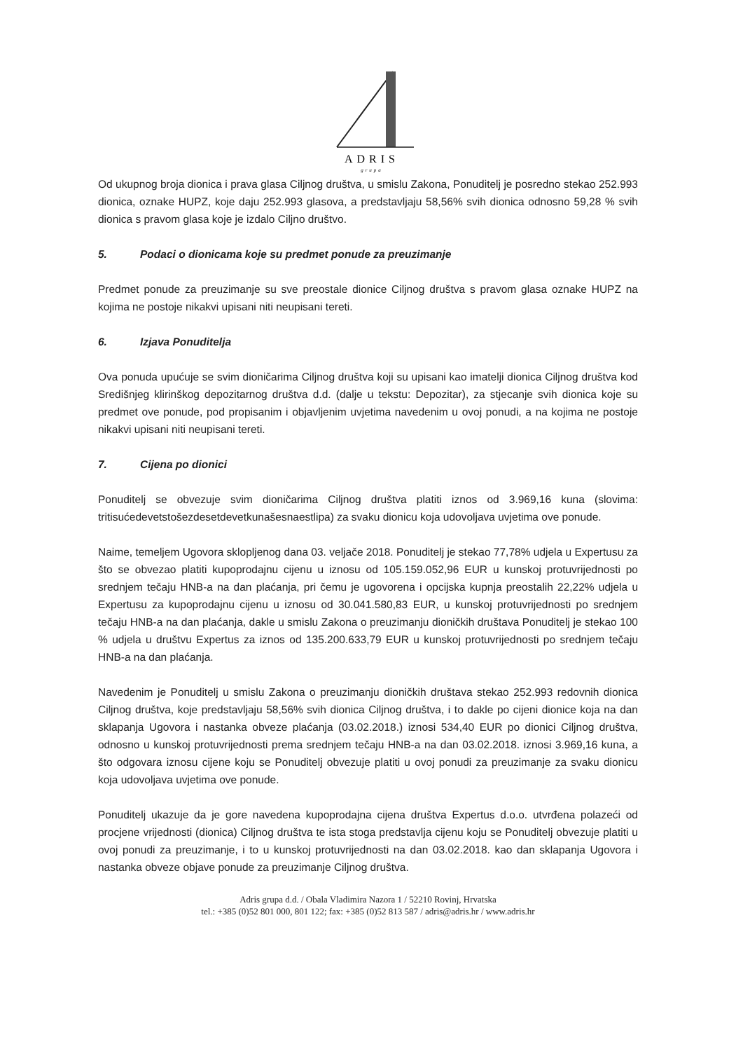ADRIS
grupa
Od ukupnog broja dionica i prava glasa Ciljnog društva, u smislu Zakona, Ponuditelj je posredno stekao 252.993 dionica, oznake HUPZ, koje daju 252.993 glasova, a predstavljaju 58,56% svih dionica odnosno 59,28 % svih dionica s pravom glasa koje je izdalo Ciljno društvo.
5. Podaci o dionicama koje su predmet ponude za preuzimanje
Predmet ponude za preuzimanje su sve preostale dionice Ciljnog društva s pravom glasa oznake HUPZ na kojima ne postoje nikakvi upisani niti neupisani tereti.
6. Izjava Ponuditelja
Ova ponuda upućuje se svim dioničarima Ciljnog društva koji su upisani kao imatelji dionica Ciljnog društva kod Središnjeg klirinškog depozitarnog društva d.d. (dalje u tekstu: Depozitar), za stjecanje svih dionica koje su predmet ove ponude, pod propisanim i objavljenim uvjetima navedenim u ovoj ponudi, a na kojima ne postoje nikakvi upisani niti neupisani tereti.
7. Cijena po dionici
Ponuditelj se obvezuje svim dioničarima Ciljnog društva platiti iznos od 3.969,16 kuna (slovima: tritisućedevetstošezdesetdevetkunašesnaestlipa) za svaku dionicu koja udovoljava uvjetima ove ponude.
Naime, temeljem Ugovora sklopljenog dana 03. veljače 2018. Ponuditelj je stekao 77,78% udjela u Expertusu za što se obvezao platiti kupoprodajnu cijenu u iznosu od 105.159.052,96 EUR u kunskoj protuvrijednosti po srednjem tečaju HNB-a na dan plaćanja, pri čemu je ugovorena i opcijska kupnja preostalih 22,22% udjela u Expertusu za kupoprodajnu cijenu u iznosu od 30.041.580,83 EUR, u kunskoj protuvrijednosti po srednjem tečaju HNB-a na dan plaćanja, dakle u smislu Zakona o preuzimanju dioničkih društava Ponuditelj je stekao 100 % udjela u društvu Expertus za iznos od 135.200.633,79 EUR u kunskoj protuvrijednosti po srednjem tečaju HNB-a na dan plaćanja.
Navedenim je Ponuditelj u smislu Zakona o preuzimanju dioničkih društava stekao 252.993 redovnih dionica Ciljnog društva, koje predstavljaju 58,56% svih dionica Ciljnog društva, i to dakle po cijeni dionice koja na dan sklapanja Ugovora i nastanka obveze plaćanja (03.02.2018.) iznosi 534,40 EUR po dionici Ciljnog društva, odnosno u kunskoj protuvrijednosti prema srednjem tečaju HNB-a na dan 03.02.2018. iznosi 3.969,16 kuna, a što odgovara iznosu cijene koju se Ponuditelj obvezuje platiti u ovoj ponudi za preuzimanje za svaku dionicu koja udovoljava uvjetima ove ponude.
Ponuditelj ukazuje da je gore navedena kupoprodajna cijena društva Expertus d.o.o. utvrđena polazeći od procjene vrijednosti (dionica) Ciljnog društva te ista stoga predstavlja cijenu koju se Ponuditelj obvezuje platiti u ovoj ponudi za preuzimanje, i to u kunskoj protuvrijednosti na dan 03.02.2018. kao dan sklapanja Ugovora i nastanka obveze objave ponude za preuzimanje Ciljnog društva.
Adris grupa d.d. / Obala Vladimira Nazora 1 / 52210 Rovinj, Hrvatska
tel.: +385 (0)52 801 000, 801 122; fax: +385 (0)52 813 587 / adris@adris.hr / www.adris.hr